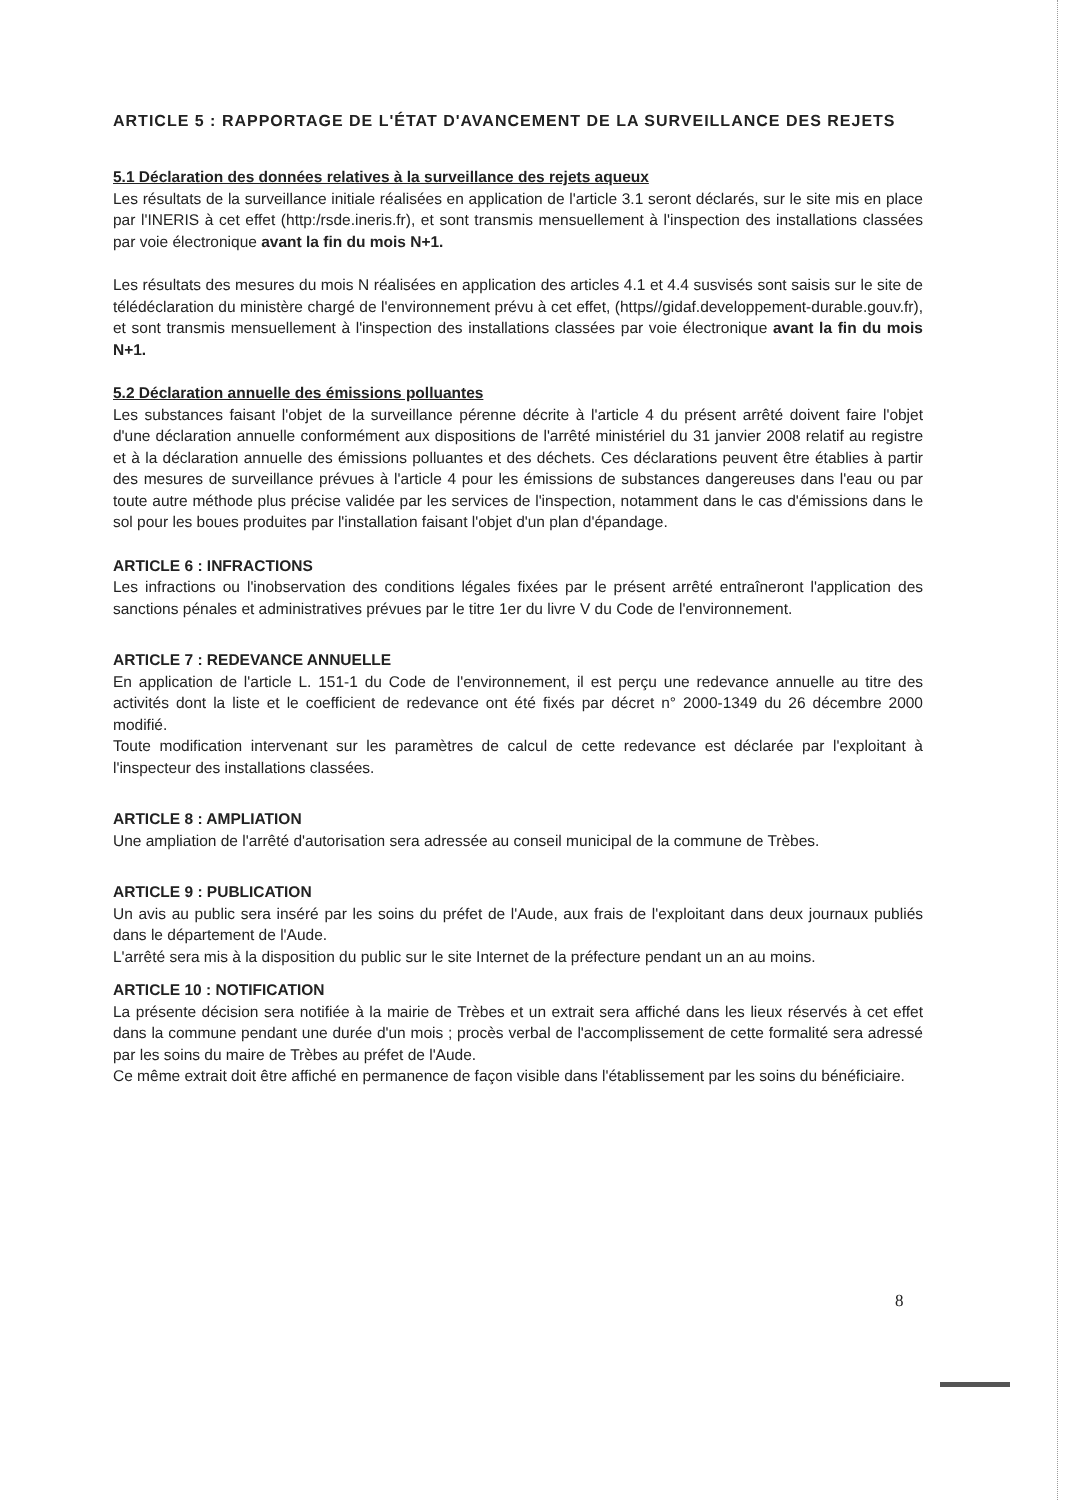ARTICLE 5 : RAPPORTAGE DE L'ÉTAT D'AVANCEMENT DE LA SURVEILLANCE DES REJETS
5.1 Déclaration des données relatives à la surveillance des rejets aqueux
Les résultats de la surveillance initiale réalisées en application de l'article 3.1 seront déclarés, sur le site mis en place par l'INERIS à cet effet (http:/rsde.ineris.fr), et sont transmis mensuellement à l'inspection des installations classées par voie électronique avant la fin du mois N+1.
Les résultats des mesures du mois N réalisées en application des articles 4.1 et 4.4 susvisés sont saisis sur le site de télédéclaration du ministère chargé de l'environnement prévu à cet effet, (https//gidaf.developpement-durable.gouv.fr), et sont transmis mensuellement à l'inspection des installations classées par voie électronique avant la fin du mois N+1.
5.2 Déclaration annuelle des émissions polluantes
Les substances faisant l'objet de la surveillance pérenne décrite à l'article 4 du présent arrêté doivent faire l'objet d'une déclaration annuelle conformément aux dispositions de l'arrêté ministériel du 31 janvier 2008 relatif au registre et à la déclaration annuelle des émissions polluantes et des déchets. Ces déclarations peuvent être établies à partir des mesures de surveillance prévues à l'article 4 pour les émissions de substances dangereuses dans l'eau ou par toute autre méthode plus précise validée par les services de l'inspection, notamment dans le cas d'émissions dans le sol pour les boues produites par l'installation faisant l'objet d'un plan d'épandage.
ARTICLE 6 : INFRACTIONS
Les infractions ou l'inobservation des conditions légales fixées par le présent arrêté entraîneront l'application des sanctions pénales et administratives prévues par le titre 1er du livre V du Code de l'environnement.
ARTICLE 7 : REDEVANCE ANNUELLE
En application de l'article L. 151-1 du Code de l'environnement, il est perçu une redevance annuelle au titre des activités dont la liste et le coefficient de redevance ont été fixés par décret n° 2000-1349 du 26 décembre 2000 modifié.
Toute modification intervenant sur les paramètres de calcul de cette redevance est déclarée par l'exploitant à l'inspecteur des installations classées.
ARTICLE 8 : AMPLIATION
Une ampliation de l'arrêté d'autorisation sera adressée au conseil municipal de la commune de Trèbes.
ARTICLE 9 : PUBLICATION
Un avis au public sera inséré par les soins du préfet de l'Aude, aux frais de l'exploitant dans deux journaux publiés dans le département de l'Aude.
L'arrêté sera mis à la disposition du public sur le site Internet de la préfecture pendant un an au moins.
ARTICLE 10 : NOTIFICATION
La présente décision sera notifiée à la mairie de Trèbes et un extrait sera affiché dans les lieux réservés à cet effet dans la commune pendant une durée d'un mois ; procès verbal de l'accomplissement de cette formalité sera adressé par les soins du maire de Trèbes au préfet de l'Aude.
Ce même extrait doit être affiché en permanence de façon visible dans l'établissement par les soins du bénéficiaire.
8